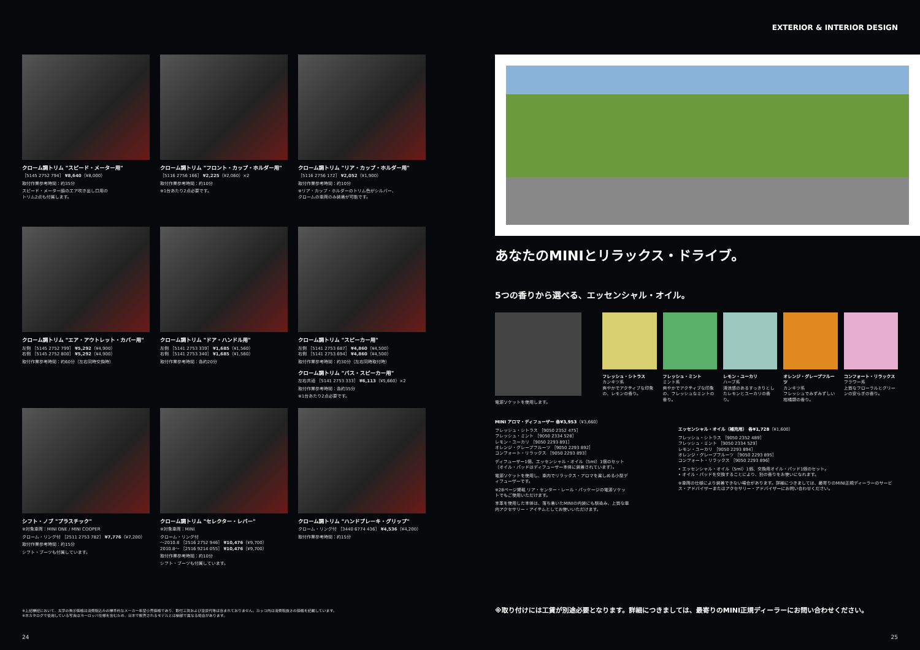クローム調トリム "スピード・メーター用"
［5145 2752 794］ ¥8,640（¥8,000）
取付作業参考時間：約35分
スピード・メーター脇のエア吹き出し口用の
トリム2点も付属します。
クローム調トリム "フロント・カップ・ホルダー用"
［5116 2756 166］ ¥2,225（¥2,060）×2
取付作業参考時間：約10分
※1台あたり2点必要です。
クローム調トリム "リア・カップ・ホルダー用"
［5116 2756 172］ ¥2,052（¥1,900）
取付作業参考時間：約10分
※リア・カップ・ホルダーのトリム色がシルバー、
クロームの車両のみ装着が可能です。
クローム調トリム "エア・アウトレット・カバー用"
左側 ［5145 2752 799］ ¥5,292（¥4,900）
右側 ［5145 2752 800］ ¥5,292（¥4,900）
取付作業参考時間：約60分（左右同時交換時）
クローム調トリム "ドア・ハンドル用"
左側 ［5141 2753 339］ ¥1,685（¥1,560）
右側 ［5141 2753 340］ ¥1,685（¥1,560）
取付作業参考時間：各約20分
クローム調トリム "スピーカー用"
左側 ［5141 2753 687］ ¥4,860（¥4,500）
右側 ［5141 2753 694］ ¥4,860（¥4,500）
取付作業参考時間：約30分（左右同時取付時）
クローム調トリム "バス・スピーカー用"
左右共通 ［5141 2753 333］ ¥6,113（¥5,660）×2
取付作業参考時間：各約35分
※1台あたり2点必要です。
シフト・ノブ "プラスチック"
※対象車両：MINI ONE / MINI COOPER
クローム・リング付 ［2511 2753 782］ ¥7,776（¥7,200）
取付作業参考時間：約15分
シフト・ブーツも付属しています。
クローム調トリム "セレクター・レバー"
※対象車両：MINI
クローム・リング付
～2010.8 ［2516 2752 946］ ¥10,476（¥9,700）
2010.8～ ［2516 9214 055］ ¥10,476（¥9,700）
取付作業参考時間：約10分
シフト・ブーツも付属しています。
クローム調トリム "ハンドブレーキ・グリップ"
クローム・リング付 ［3440 6774 436］ ¥4,536（¥4,200）
取付作業参考時間：約15分
※上記標記において、太字の表示価格は消費税込みの標準的なメーカー希望小売価格であり、取付工賃および塗装代等は含まれておりません。カッコ内は消費税抜きの価格を記載しています。
※本カタログで使用している写真はヨーロッパ仕様を含むため、日本で販売されるモデルとは細部で異なる場合があります。
24
EXTERIOR & INTERIOR DESIGN
あなたのMINIとリラックス・ドライブ。
5つの香りから選べる、エッセンシャル・オイル。
電源ソケットを使用します。 フレッシュ・シトラス
カンキツ系
爽やかでアクティブな印象の、レモンの香り。
フレッシュ・ミント
ミント系
爽やかでアクティブな印象の、フレッシュなミントの香り。
レモン・ユーカリ
ハーブ系
清涼感のあるすっきりとしたレモンとユーカリの香り。
オレンジ・グレープフルーツ
カンキツ系
フレッシュでみずみずしい柑橘類の香り。
コンフォート・リラックス
フラワー系
上質なフローラルとグリーンの安らぎの香り。
MINI アロマ・ディフューザー 各¥3,953（¥3,660）
フレッシュ・シトラス ［9050 2352 475］
フレッシュ・ミント ［9050 2334 528］
レモン・ユーカリ ［9050 2293 891］
オレンジ・グレープフルーツ ［9050 2293 892］
コンフォート・リラックス ［9050 2293 893］
ディフューザー1個、エッセンシャル・オイル（5ml）1個のセット（オイル・パッドはディフューザー本体に装着されています）。
電源ソケットを使用し、車内でリラックス・アロマを楽しめる小型ディフューザーです。
※28ページ掲載 リア・センター・レール・パッケージの電源ソケットでもご使用いただけます。
本革を使用した本体は、落ち着いたMINIの内装にも馴染み、上質な車内アクセサリー・アイテムとしてお使いいただけます。
エッセンシャル・オイル（補充用） 各¥1,728（¥1,600）
フレッシュ・シトラス ［9050 2352 489］
フレッシュ・ミント ［9050 2334 529］
レモン・ユーカリ ［9050 2293 894］
オレンジ・グレープフルーツ ［9050 2293 895］
コンフォート・リラックス ［9050 2293 896］
• エッセンシャル・オイル（5ml）1個、交換用オイル・パッド1個のセット。
• オイル・パッドを交換することにより、別の香りをお使いになれます。
※車両の仕様により装着できない場合があります。詳細につきましては、最寄りのMINI正規ディーラーのサービス・アドバイザーまたはアクセサリー・アドバイザーにお問い合わせください。
※取り付けには工賃が別途必要となります。詳細につきましては、最寄りのMINI正規ディーラーにお問い合わせください。
25